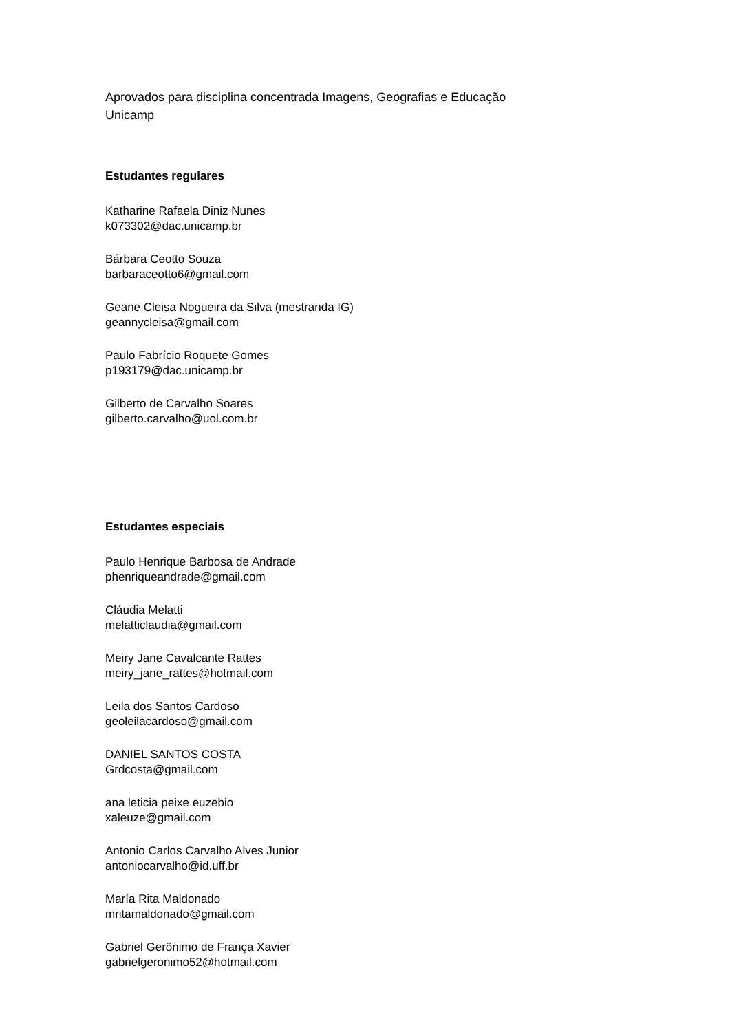Aprovados para disciplina concentrada Imagens, Geografias e Educação
Unicamp
Estudantes regulares
Katharine Rafaela Diniz Nunes
k073302@dac.unicamp.br
Bárbara Ceotto Souza
barbaraceotto6@gmail.com
Geane Cleisa Nogueira da Silva (mestranda IG)
geannycleisa@gmail.com
Paulo Fabrício Roquete Gomes
p193179@dac.unicamp.br
Gilberto de Carvalho Soares
gilberto.carvalho@uol.com.br
Estudantes especiais
Paulo Henrique Barbosa de Andrade
phenriqueandrade@gmail.com
Cláudia Melatti
melatticlaudia@gmail.com
Meiry Jane Cavalcante Rattes
meiry_jane_rattes@hotmail.com
Leila dos Santos Cardoso
geoleilacardoso@gmail.com
DANIEL SANTOS COSTA
Grdcosta@gmail.com
ana leticia peixe euzebio
xaleuze@gmail.com
Antonio Carlos Carvalho Alves Junior
antoniocarvalho@id.uff.br
María Rita Maldonado
mritamaldonado@gmail.com
Gabriel Gerônimo de França Xavier
gabrielgeronimo52@hotmail.com